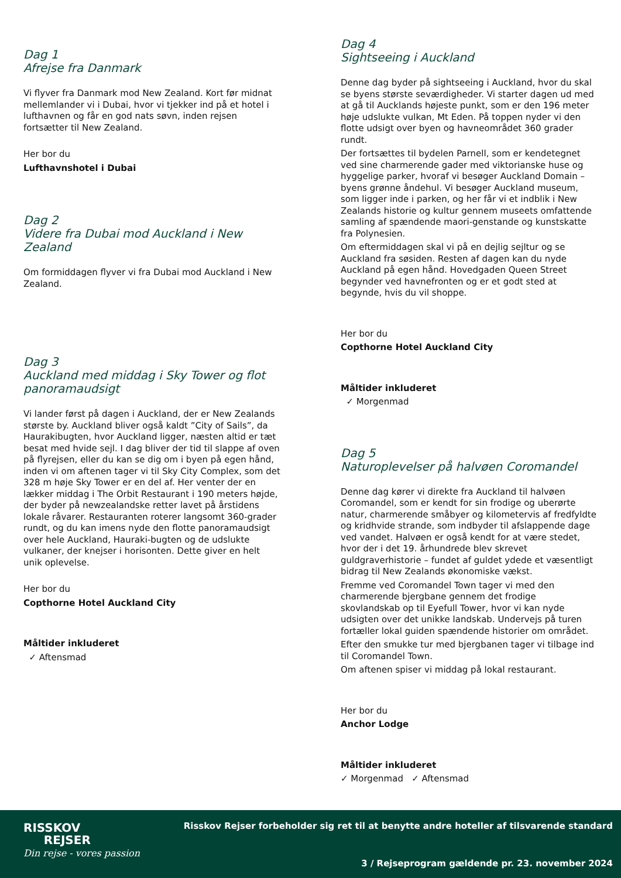Dag 1
Afrejse fra Danmark
Vi flyver fra Danmark mod New Zealand. Kort før midnat mellemlander vi i Dubai, hvor vi tjekker ind på et hotel i lufthavnen og får en god nats søvn, inden rejsen fortsætter til New Zealand.
Her bor du
Lufthavnshotel i Dubai
Dag 2
Videre fra Dubai mod Auckland i New Zealand
Om formiddagen flyver vi fra Dubai mod Auckland i New Zealand.
Dag 3
Auckland med middag i Sky Tower og flot panoramaudsigt
Vi lander først på dagen i Auckland, der er New Zealands største by. Auckland bliver også kaldt ”City of Sails”, da Haurakibugten, hvor Auckland ligger, næsten altid er tæt besat med hvide sejl. I dag bliver der tid til slappe af oven på flyrejsen, eller du kan se dig om i byen på egen hånd, inden vi om aftenen tager vi til Sky City Complex, som det 328 m høje Sky Tower er en del af. Her venter der en lækker middag i The Orbit Restaurant i 190 meters højde, der byder på newzealandske retter lavet på årstidens lokale råvarer. Restauranten roterer langsomt 360-grader rundt, og du kan imens nyde den flotte panoramaudsigt over hele Auckland, Hauraki-bugten og de udslukte vulkaner, der knejser i horisonten. Dette giver en helt unik oplevelse.
Her bor du
Copthorne Hotel Auckland City
Måltider inkluderet
✓ Aftensmad
Dag 4
Sightseeing i Auckland
Denne dag byder på sightseeing i Auckland, hvor du skal se byens største seværdigheder. Vi starter dagen ud med at gå til Aucklands højeste punkt, som er den 196 meter høje udslukte vulkan, Mt Eden. På toppen nyder vi den flotte udsigt over byen og havneområdet 360 grader rundt.
Der fortsættes til bydelen Parnell, som er kendetegnet ved sine charmerende gader med viktorianske huse og hyggelige parker, hvoraf vi besøger Auckland Domain – byens grønne åndehul. Vi besøger Auckland museum, som ligger inde i parken, og her får vi et indblik i New Zealands historie og kultur gennem museets omfattende samling af spændende maori-genstande og kunstskatte fra Polynesien.
Om eftermiddagen skal vi på en dejlig sejltur og se Auckland fra søsiden. Resten af dagen kan du nyde Auckland på egen hånd. Hovedgaden Queen Street begynder ved havnefronten og er et godt sted at begynde, hvis du vil shoppe.
Her bor du
Copthorne Hotel Auckland City
Måltider inkluderet
✓ Morgenmad
Dag 5
Naturoplevelser på halvøen Coromandel
Denne dag kører vi direkte fra Auckland til halvøen Coromandel, som er kendt for sin frodige og uberørte natur, charmerende småbyer og kilometervis af fredfyldte og kridhvide strande, som indbyder til afslappende dage ved vandet. Halvøen er også kendt for at være stedet, hvor der i det 19. århundrede blev skrevet guldgraverhistorie – fundet af guldet ydede et væsentligt bidrag til New Zealands økonomiske vækst.
Fremme ved Coromandel Town tager vi med den charmerende bjergbane gennem det frodige skovlandskab op til Eyefull Tower, hvor vi kan nyde udsigten over det unikke landskab. Undervejs på turen fortæller lokal guiden spændende historier om området.
Efter den smukke tur med bjergbanen tager vi tilbage ind til Coromandel Town.
Om aftenen spiser vi middag på lokal restaurant.
Her bor du
Anchor Lodge
Måltider inkluderet
✓ Morgenmad ✓ Aftensmad
RISSKOV
REJSER
Din rejse - vores passion
Risskov Rejser forbeholder sig ret til at benytte andre hoteller af tilsvarende standard
3 / Rejseprogram gældende pr. 23. november 2024